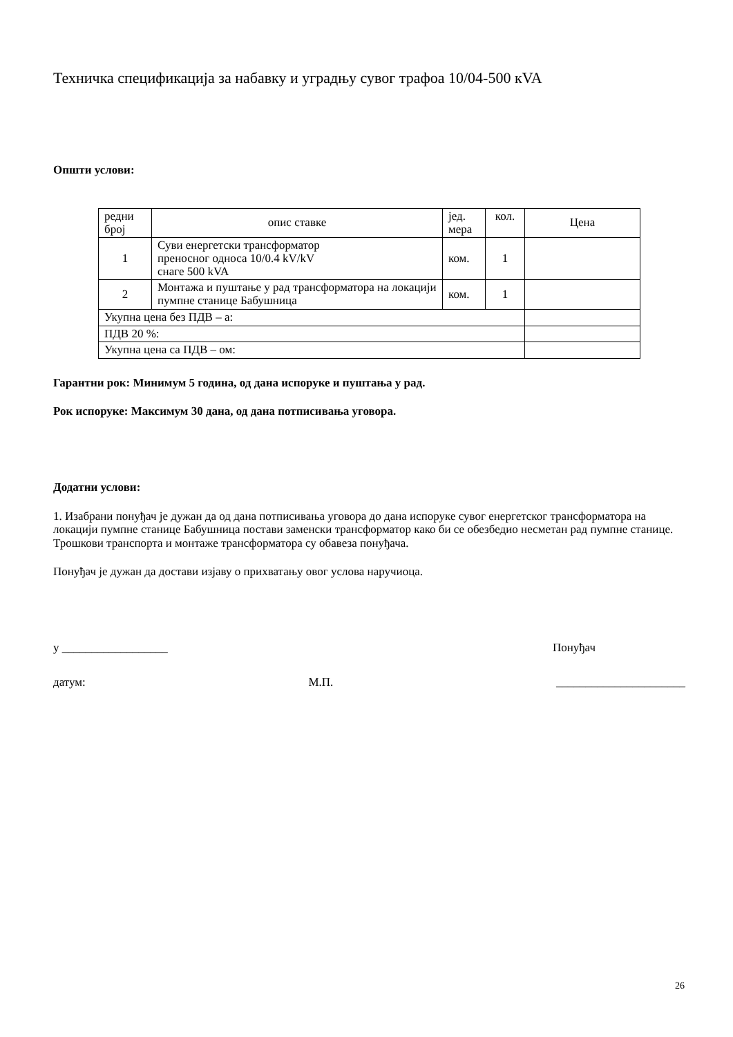Техничка спецификација за набавку и уградњу сувог трафоа 10/04-500 кVA
Општи услови:
| редни број | опис ставке | јед. мера | кол. | Цена |
| 1 | Суви енергетски трансформатор преносног односа 10/0.4 kV/kV снаге 500 kVA | ком. | 1 | |
| 2 | Монтажа и пуштање у рад трансформатора на локацији пумпне станице Бабушница | ком. | 1 | |
| Укупна цена без ПДВ – а: | | | | |
| ПДВ 20 %: | | | | |
| Укупна цена са ПДВ – ом: | | | | |
Гарантни рок: Минимум 5 година, од дана испоруке и пуштања у рад.
Рок испоруке: Максимум 30 дана, од дана потписивања уговора.
Додатни услови:
1. Изабрани понуђач је дужан да од дана потписивања уговора до дана испоруке сувог енергетског трансформатора на локацији пумпне станице Бабушница постави заменски трансформатор како би се обезбедио несметан рад пумпне станице.
Трошкови транспорта и монтаже трансформатора су обавеза понуђача.
Понуђач је дужан да достави изјаву о прихватању овог услова наручиоца.
у __________________ Понуђач
датум: М.П. ______________________
26